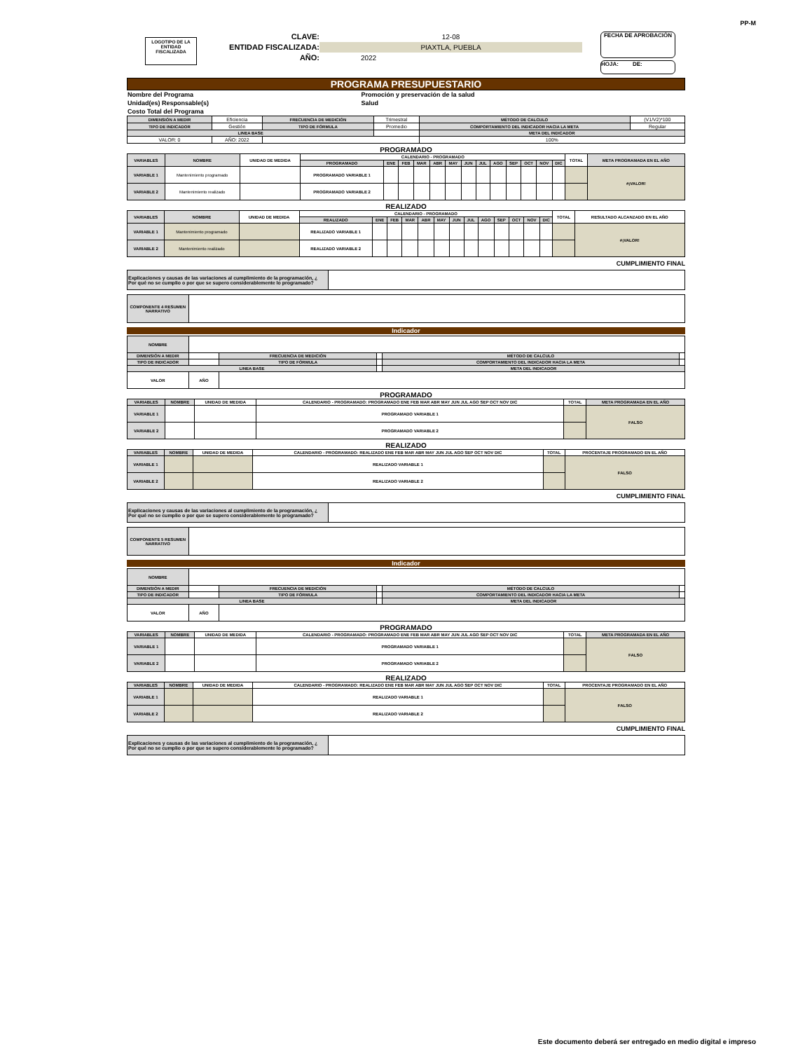PP-M
LOGOTIPO DE LA ENTIDAD FISCALIZADA
CLAVE:
ENTIDAD FISCALIZADA:
AÑO:
12-08
PIAXTLA, PUEBLA
2022
FECHA DE APROBACIÓN
HOJA: DE:
PROGRAMA PRESUPUESTARIO
| Nombre del Programa | Promoción y preservación de la salud |
| Unidad(es) Responsable(s) | Salud |
| Costo Total del Programa | |
| DIMENSIÓN A MEDIR | Eficiencia | FRECUENCIA DE MEDICIÓN | Trimestral | MÉTODO DE CALCULO | (V1/V2)*100 |
| TIPO DE INDICADOR | Gestión | TIPO DE FÓRMULA | Promedio | COMPORTAMIENTO DEL INDICADOR HACIA LA META | Regular |
| LINEA BASE | | | | META DEL INDICADOR | |
| VALOR: 0 | AÑO: 2022 | | | 100% | |
PROGRAMADO
| VARIABLES | NOMBRE | UNIDAD DE MEDIDA | CALENDARIO - PROGRAMADO | | | | | | | | | | | | | TOTAL | META PROGRAMADA EN EL AÑO |
| --- | --- | --- | --- | --- | --- | --- | --- | --- | --- | --- | --- | --- | --- | --- | --- | --- | --- |
| | | | PROGRAMADO | ENE | FEB | MAR | ABR | MAY | JUN | JUL | AGO | SEP | OCT | NOV | DIC | | |
| VARIABLE 1 | Mantenimiento programado | | PROGRAMADO VARIABLE 1 | | | | | | | | | | | | | | #¡VALOR! |
| VARIABLE 2 | Mantenimiento realizado | | PROGRAMADO VARIABLE 2 | | | | | | | | | | | | | | |
REALIZADO
| VARIABLES | NOMBRE | UNIDAD DE MEDIDA | CALENDARIO - PROGRAMADO | | | | | | | | | | | | | TOTAL | RESULTADO ALCANZADO EN EL AÑO |
| --- | --- | --- | --- | --- | --- | --- | --- | --- | --- | --- | --- | --- | --- | --- | --- | --- | --- |
| | | | REALIZADO | ENE | FEB | MAR | ABR | MAY | JUN | JUL | AGO | SEP | OCT | NOV | DIC | | |
| VARIABLE 1 | Mantenimiento programado | | REALIZADO VARIABLE 1 | | | | | | | | | | | | | | #¡VALOR! |
| VARIABLE 2 | Mantenimiento realizado | | REALIZADO VARIABLE 2 | | | | | | | | | | | | | | |
CUMPLIMIENTO FINAL
| Explicaciones y causas de las variaciones al cumplimiento de la programación, ¿ Por qué no se cumplio o por que se supero considerablemente lo programado? | |
| COMPONENTE 4 RESUMEN NARRATIVO | |
Indicador
| NOMBRE | | | | | |
| DIMENSIÓN A MEDIR | | FRECUENCIA DE MEDICIÓN | | MÉTODO DE CALCULO | |
| TIPO DE INDICADOR | | TIPO DE FÓRMULA | | COMPORTAMIENTO DEL INDICADOR HACIA LA META | |
| LINEA BASE | | | | META DEL INDICADOR | |
| VALOR | AÑO | | | | |
PROGRAMADO
| VARIABLES | NOMBRE | UNIDAD DE MEDIDA | CALENDARIO - PROGRAMADO: PROGRAMADO ENE FEB MAR ABR MAY JUN JUL AGO SEP OCT NOV DIC | TOTAL | META PROGRAMADA EN EL AÑO |
| --- | --- | --- | --- | --- | --- |
| VARIABLE 1 | | | PROGRAMADO VARIABLE 1 | | FALSO |
| VARIABLE 2 | | | PROGRAMADO VARIABLE 2 | | |
REALIZADO
| VARIABLES | NOMBRE | UNIDAD DE MEDIDA | CALENDARIO - PROGRAMADO: REALIZADO ENE FEB MAR ABR MAY JUN JUL AGO SEP OCT NOV DIC | TOTAL | PROCENTAJE PROGRAMADO EN EL AÑO |
| --- | --- | --- | --- | --- | --- |
| VARIABLE 1 | | | REALIZADO VARIABLE 1 | | FALSO |
| VARIABLE 2 | | | REALIZADO VARIABLE 2 | | |
CUMPLIMIENTO FINAL
| Explicaciones y causas de las variaciones al cumplimiento de la programación, ¿ Por qué no se cumplio o por que se supero considerablemente lo programado? | |
| COMPONENTE 5 RESUMEN NARRATIVO | |
Indicador
| NOMBRE | | | | | |
| DIMENSIÓN A MEDIR | | FRECUENCIA DE MEDICIÓN | | MÉTODO DE CALCULO | |
| TIPO DE INDICADOR | | TIPO DE FÓRMULA | | COMPORTAMIENTO DEL INDICADOR HACIA LA META | |
| LINEA BASE | | | | META DEL INDICADOR | |
| VALOR | AÑO | | | | |
PROGRAMADO
| VARIABLES | NOMBRE | UNIDAD DE MEDIDA | CALENDARIO - PROGRAMADO: PROGRAMADO ENE FEB MAR ABR MAY JUN JUL AGO SEP OCT NOV DIC | TOTAL | META PROGRAMADA EN EL AÑO |
| --- | --- | --- | --- | --- | --- |
| VARIABLE 1 | | | PROGRAMADO VARIABLE 1 | | FALSO |
| VARIABLE 2 | | | PROGRAMADO VARIABLE 2 | | |
REALIZADO
| VARIABLES | NOMBRE | UNIDAD DE MEDIDA | CALENDARIO - PROGRAMADO: REALIZADO ENE FEB MAR ABR MAY JUN JUL AGO SEP OCT NOV DIC | TOTAL | PROCENTAJE PROGRAMADO EN EL AÑO |
| --- | --- | --- | --- | --- | --- |
| VARIABLE 1 | | | REALIZADO VARIABLE 1 | | FALSO |
| VARIABLE 2 | | | REALIZADO VARIABLE 2 | | |
CUMPLIMIENTO FINAL
| Explicaciones y causas de las variaciones al cumplimiento de la programación, ¿ Por qué no se cumplio o por que se supero considerablemente lo programado? | |
Este documento deberá ser entregado en medio digital e impreso